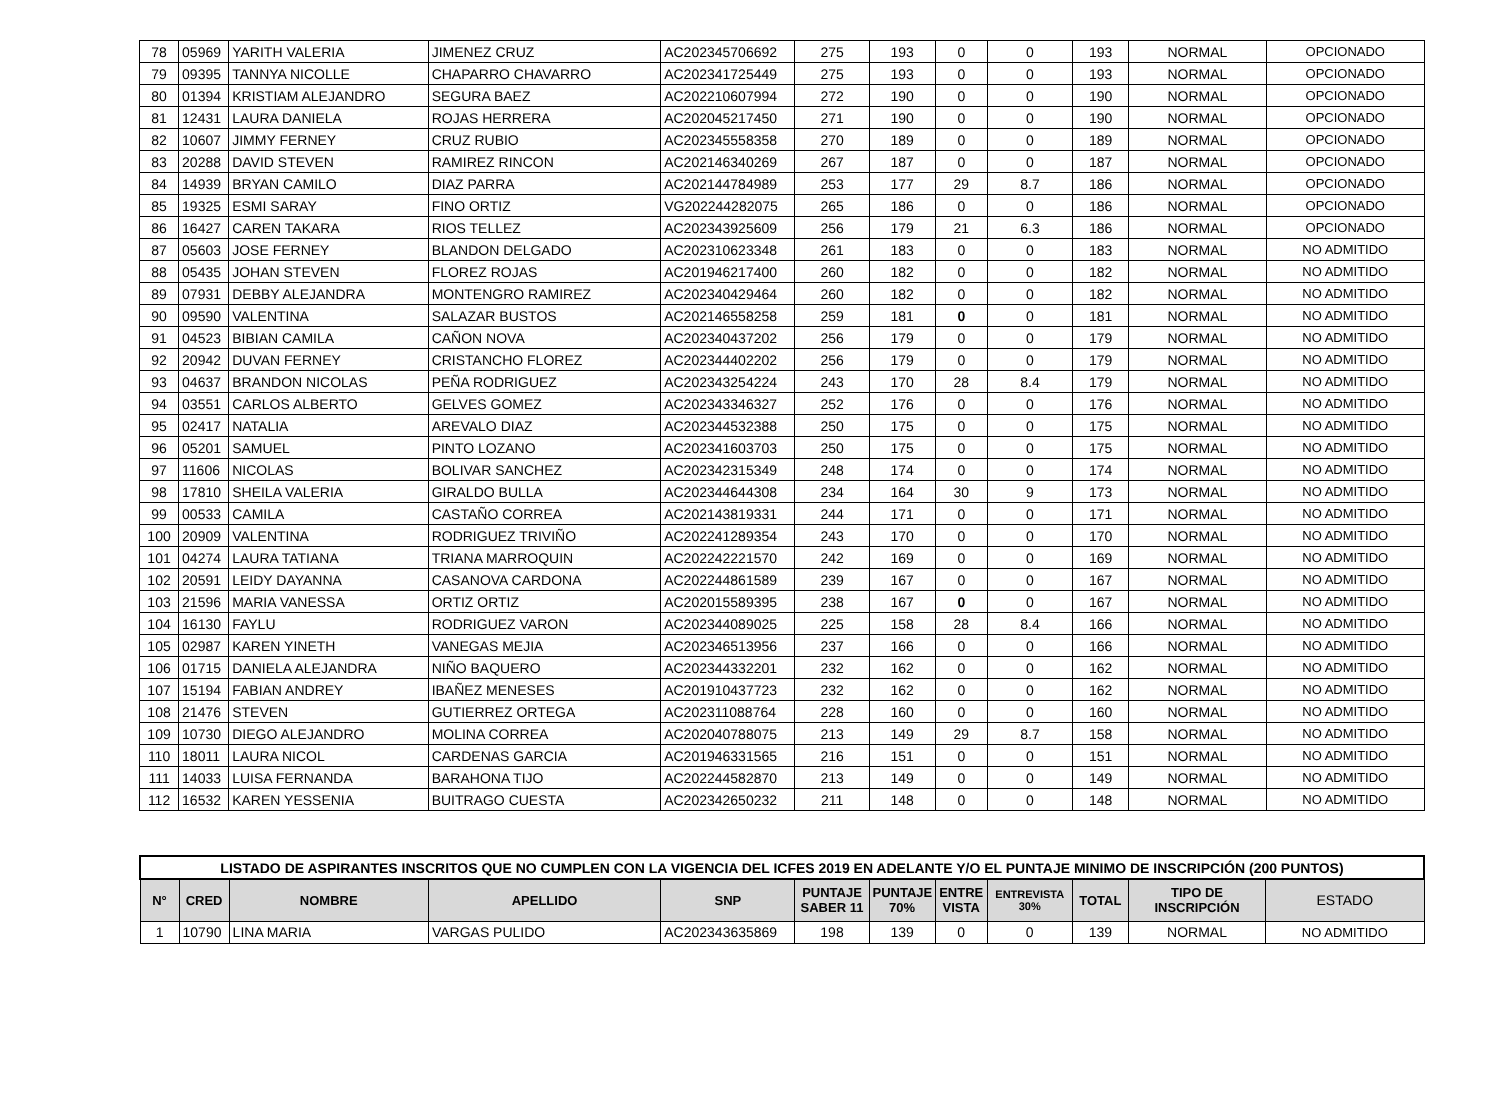| 78 | 05969 | YARITH VALERIA | JIMENEZ CRUZ | AC202345706692 | 275 | 193 | 0 | 0 | 193 | NORMAL | OPCIONADO |
| 79 | 09395 | TANNYA NICOLLE | CHAPARRO CHAVARRO | AC202341725449 | 275 | 193 | 0 | 0 | 193 | NORMAL | OPCIONADO |
| 80 | 01394 | KRISTIAM ALEJANDRO | SEGURA BAEZ | AC202210607994 | 272 | 190 | 0 | 0 | 190 | NORMAL | OPCIONADO |
| 81 | 12431 | LAURA DANIELA | ROJAS HERRERA | AC202045217450 | 271 | 190 | 0 | 0 | 190 | NORMAL | OPCIONADO |
| 82 | 10607 | JIMMY FERNEY | CRUZ RUBIO | AC202345558358 | 270 | 189 | 0 | 0 | 189 | NORMAL | OPCIONADO |
| 83 | 20288 | DAVID STEVEN | RAMIREZ RINCON | AC202146340269 | 267 | 187 | 0 | 0 | 187 | NORMAL | OPCIONADO |
| 84 | 14939 | BRYAN CAMILO | DIAZ PARRA | AC202144784989 | 253 | 177 | 29 | 8.7 | 186 | NORMAL | OPCIONADO |
| 85 | 19325 | ESMI SARAY | FINO ORTIZ | VG202244282075 | 265 | 186 | 0 | 0 | 186 | NORMAL | OPCIONADO |
| 86 | 16427 | CAREN TAKARA | RIOS TELLEZ | AC202343925609 | 256 | 179 | 21 | 6.3 | 186 | NORMAL | OPCIONADO |
| 87 | 05603 | JOSE FERNEY | BLANDON DELGADO | AC202310623348 | 261 | 183 | 0 | 0 | 183 | NORMAL | NO ADMITIDO |
| 88 | 05435 | JOHAN STEVEN | FLOREZ ROJAS | AC201946217400 | 260 | 182 | 0 | 0 | 182 | NORMAL | NO ADMITIDO |
| 89 | 07931 | DEBBY ALEJANDRA | MONTENGRO RAMIREZ | AC202340429464 | 260 | 182 | 0 | 0 | 182 | NORMAL | NO ADMITIDO |
| 90 | 09590 | VALENTINA | SALAZAR BUSTOS | AC202146558258 | 259 | 181 | 0 | 0 | 181 | NORMAL | NO ADMITIDO |
| 91 | 04523 | BIBIAN CAMILA | CAÑON NOVA | AC202340437202 | 256 | 179 | 0 | 0 | 179 | NORMAL | NO ADMITIDO |
| 92 | 20942 | DUVAN FERNEY | CRISTANCHO FLOREZ | AC202344402202 | 256 | 179 | 0 | 0 | 179 | NORMAL | NO ADMITIDO |
| 93 | 04637 | BRANDON NICOLAS | PEÑA RODRIGUEZ | AC202343254224 | 243 | 170 | 28 | 8.4 | 179 | NORMAL | NO ADMITIDO |
| 94 | 03551 | CARLOS ALBERTO | GELVES GOMEZ | AC202343346327 | 252 | 176 | 0 | 0 | 176 | NORMAL | NO ADMITIDO |
| 95 | 02417 | NATALIA | AREVALO DIAZ | AC202344532388 | 250 | 175 | 0 | 0 | 175 | NORMAL | NO ADMITIDO |
| 96 | 05201 | SAMUEL | PINTO LOZANO | AC202341603703 | 250 | 175 | 0 | 0 | 175 | NORMAL | NO ADMITIDO |
| 97 | 11606 | NICOLAS | BOLIVAR SANCHEZ | AC202342315349 | 248 | 174 | 0 | 0 | 174 | NORMAL | NO ADMITIDO |
| 98 | 17810 | SHEILA VALERIA | GIRALDO BULLA | AC202344644308 | 234 | 164 | 30 | 9 | 173 | NORMAL | NO ADMITIDO |
| 99 | 00533 | CAMILA | CASTAÑO CORREA | AC202143819331 | 244 | 171 | 0 | 0 | 171 | NORMAL | NO ADMITIDO |
| 100 | 20909 | VALENTINA | RODRIGUEZ TRIVIÑO | AC202241289354 | 243 | 170 | 0 | 0 | 170 | NORMAL | NO ADMITIDO |
| 101 | 04274 | LAURA TATIANA | TRIANA MARROQUIN | AC202242221570 | 242 | 169 | 0 | 0 | 169 | NORMAL | NO ADMITIDO |
| 102 | 20591 | LEIDY DAYANNA | CASANOVA CARDONA | AC202244861589 | 239 | 167 | 0 | 0 | 167 | NORMAL | NO ADMITIDO |
| 103 | 21596 | MARIA VANESSA | ORTIZ ORTIZ | AC202015589395 | 238 | 167 | 0 | 0 | 167 | NORMAL | NO ADMITIDO |
| 104 | 16130 | FAYLU | RODRIGUEZ VARON | AC202344089025 | 225 | 158 | 28 | 8.4 | 166 | NORMAL | NO ADMITIDO |
| 105 | 02987 | KAREN YINETH | VANEGAS MEJIA | AC202346513956 | 237 | 166 | 0 | 0 | 166 | NORMAL | NO ADMITIDO |
| 106 | 01715 | DANIELA ALEJANDRA | NIÑO BAQUERO | AC202344332201 | 232 | 162 | 0 | 0 | 162 | NORMAL | NO ADMITIDO |
| 107 | 15194 | FABIAN ANDREY | IBAÑEZ MENESES | AC201910437723 | 232 | 162 | 0 | 0 | 162 | NORMAL | NO ADMITIDO |
| 108 | 21476 | STEVEN | GUTIERREZ ORTEGA | AC202311088764 | 228 | 160 | 0 | 0 | 160 | NORMAL | NO ADMITIDO |
| 109 | 10730 | DIEGO ALEJANDRO | MOLINA CORREA | AC202040788075 | 213 | 149 | 29 | 8.7 | 158 | NORMAL | NO ADMITIDO |
| 110 | 18011 | LAURA NICOL | CARDENAS GARCIA | AC201946331565 | 216 | 151 | 0 | 0 | 151 | NORMAL | NO ADMITIDO |
| 111 | 14033 | LUISA FERNANDA | BARAHONA TIJO | AC202244582870 | 213 | 149 | 0 | 0 | 149 | NORMAL | NO ADMITIDO |
| 112 | 16532 | KAREN YESSENIA | BUITRAGO CUESTA | AC202342650232 | 211 | 148 | 0 | 0 | 148 | NORMAL | NO ADMITIDO |
| LISTADO DE ASPIRANTES INSCRITOS QUE NO CUMPLEN CON LA VIGENCIA DEL ICFES 2019 EN ADELANTE Y/O EL PUNTAJE MINIMO DE INSCRIPCIÓN (200 PUNTOS) | | | | | | | | | | | |
| --- | --- | --- | --- | --- | --- | --- | --- | --- | --- | --- | --- |
| N° | CRED | NOMBRE | APELLIDO | SNP | PUNTAJE SABER 11 | PUNTAJE 70% | ENTRE VISTA | ENTREVISTA 30% | TOTAL | TIPO DE INSCRIPCIÓN | ESTADO |
| 1 | 10790 | LINA MARIA | VARGAS PULIDO | AC202343635869 | 198 | 139 | 0 | 0 | 139 | NORMAL | NO ADMITIDO |